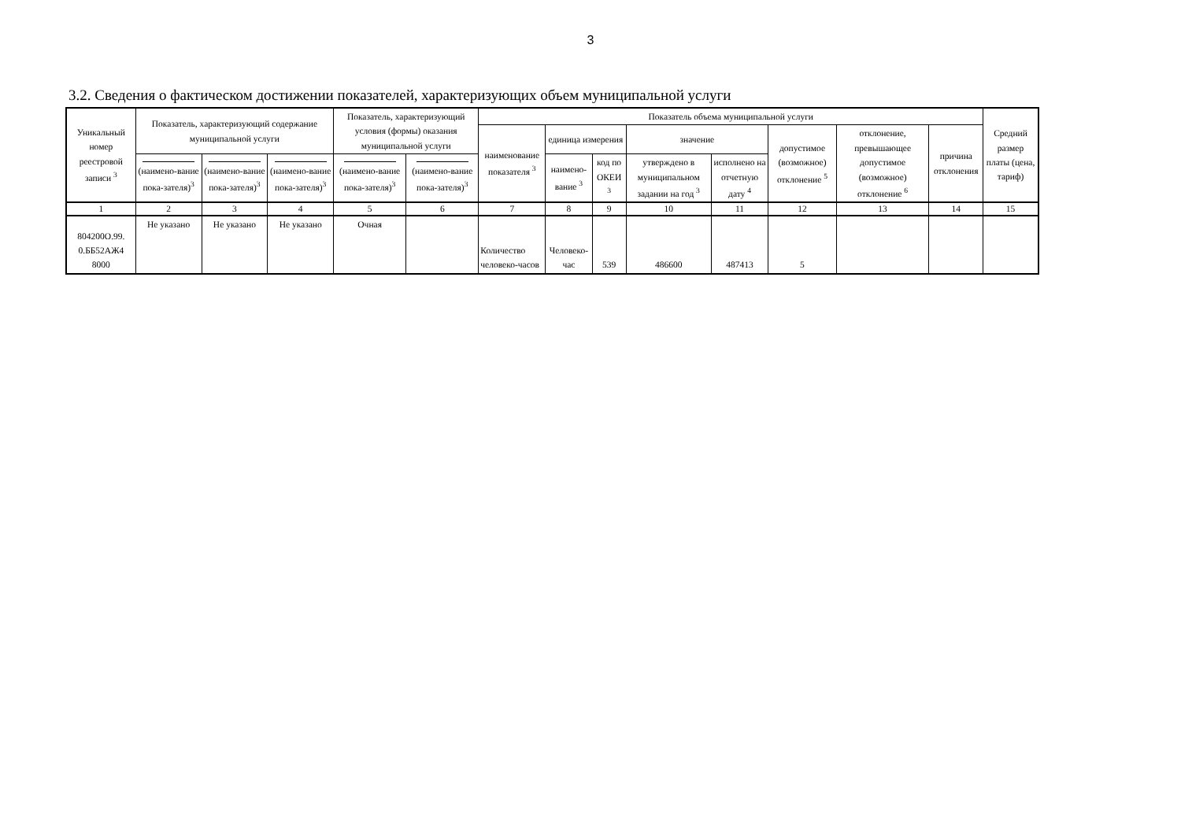3
3.2. Сведения о фактическом достижении показателей, характеризующих объем муниципальной услуги
| Уникальный номер реестровой записи <sup>3</sup> | Показатель, характеризующий содержание муниципальной услуги | | | Показатель, характеризующий условия (формы) оказания муниципальной услуги | | Показатель объема муниципальной услуги | | | | | | | | Средний размер платы (цена, тариф) |
| --- | --- | --- | --- | --- | --- | --- | --- | --- | --- | --- | --- | --- | --- | --- |
| | | | | | | наименование показателя <sup>3</sup> | единица измерения | | значение | | допустимое (возможное) отклонение <sup>5</sup> | отклонение, превышающее допустимое (возможное) отклонение <sup>6</sup> | причина отклонения | |
| | (наимено-вание пока-зателя)<sup>3</sup> | (наимено-вание пока-зателя)<sup>3</sup> | (наимено-вание пока-зателя)<sup>3</sup> | (наимено-вание пока-зателя)<sup>3</sup> | (наимено-вание пока-зателя)<sup>3</sup> | | наимено-вание <sup>3</sup> | код по ОКЕИ <sup>3</sup> | утверждено в муниципальном задании на год <sup>3</sup> | исполнено на отчетную дату <sup>4</sup> | | | | |
| 1 | 2 | 3 | 4 | 5 | 6 | 7 | 8 | 9 | 10 | 11 | 12 | 13 | 14 | 15 |
| 804200О.99. 0.ББ52АЖ4 8000 | Не указано | Не указано | Не указано | Очная | | Количество человеко-часов | Человеко-час | 539 | 486600 | 487413 | 5 | | | |